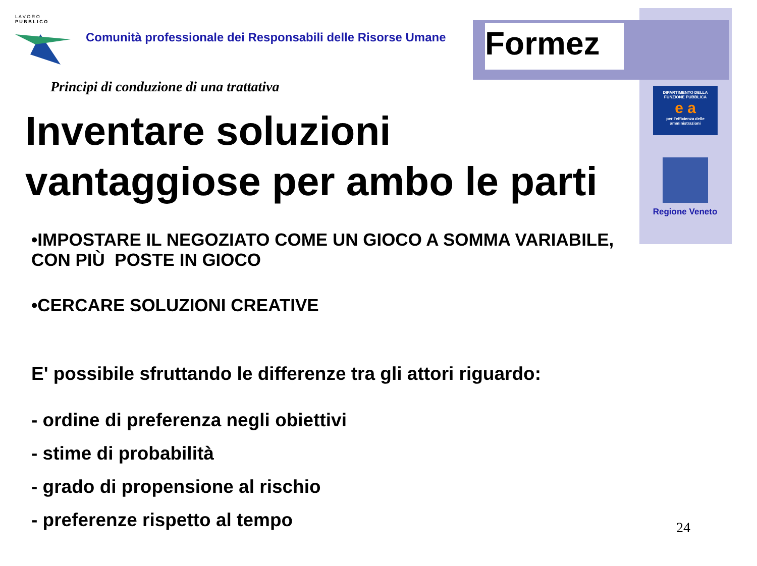Formez
L A V O R O
P U B B L I C O
DIPARTIMENTO DELLA
FUNZIONE PUBBLICA
e a
per l'efficienza delle
amministrazioni
Regione Veneto
Comunità professionale dei Responsabili delle Risorse Umane
Principi di conduzione di una trattativa
Inventare soluzioni vantaggiose per ambo le parti
•IMPOSTARE IL NEGOZIATO COME UN GIOCO A SOMMA VARIABILE, CON PIÙ POSTE IN GIOCO
•CERCARE SOLUZIONI CREATIVE
E' possibile sfruttando le differenze tra gli attori riguardo:
- ordine di preferenza negli obiettivi
- stime di probabilità
- grado di propensione al rischio
- preferenze rispetto al tempo
24